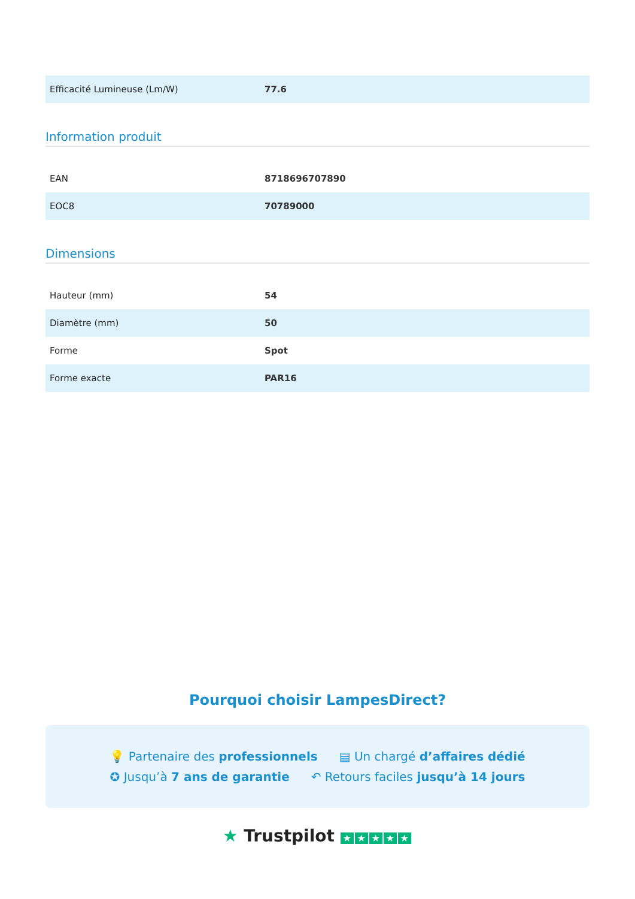| Efficacité Lumineuse (Lm/W) | 77.6 |
Information produit
| EAN | 8718696707890 |
| EOC8 | 70789000 |
Dimensions
| Hauteur (mm) | 54 |
| Diamètre (mm) | 50 |
| Forme | Spot |
| Forme exacte | PAR16 |
Pourquoi choisir LampesDirect?
💡 Partenaire des professionnels
▤ Un chargé d’affaires dédié
✪ Jusqu’à 7 ans de garantie ↶ Retours faciles jusqu’à 14 jours
★ Trustpilot ★ ★ ★ ★ ★